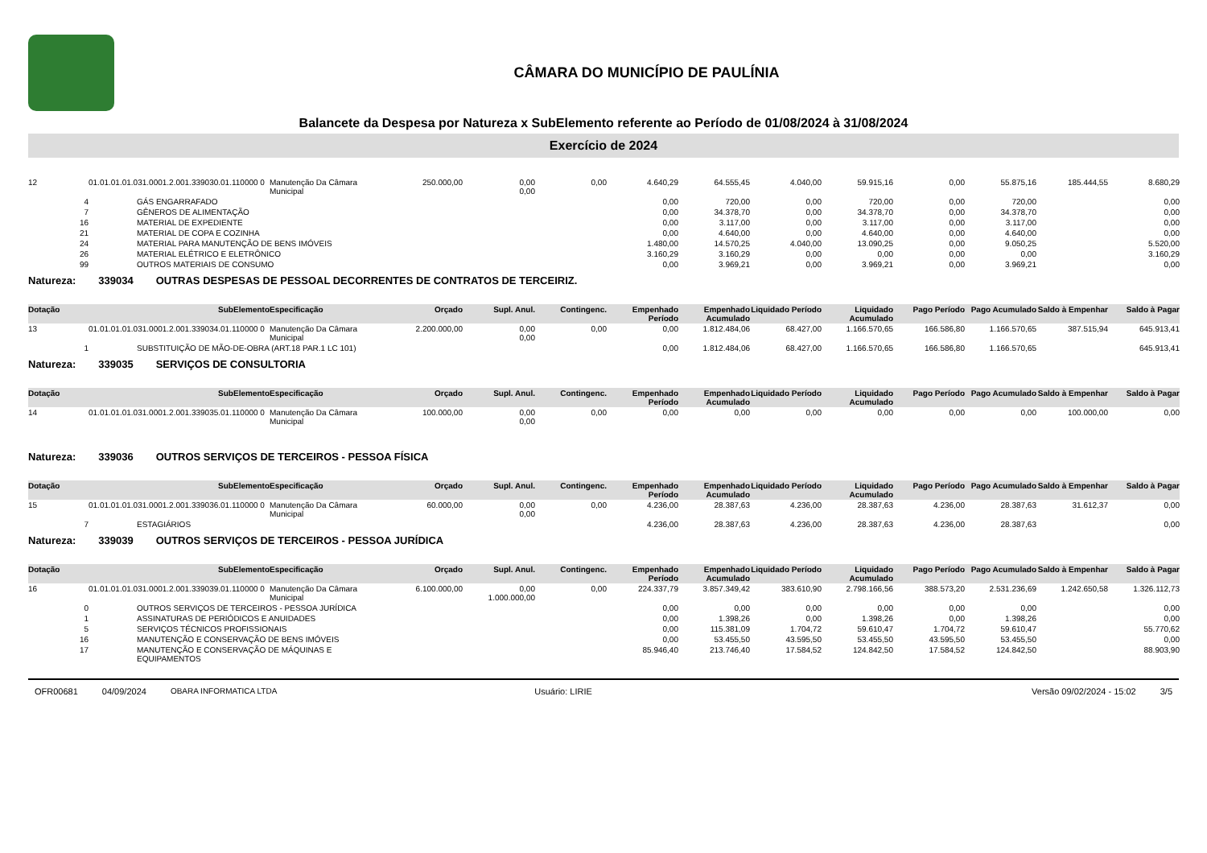CÂMARA DO MUNICÍPIO DE PAULÍNIA
Balancete da Despesa por Natureza x SubElemento referente ao Período de 01/08/2024 à 31/08/2024
Exercício de 2024
| 12 | 01.01.01.01.031.0001.2.001.339030.01.110000 0 | Manutenção Da Câmara Municipal | 250.000,00 | 0,00 0,00 | 0,00 | 4.640,29 | 64.555,45 | 4.040,00 | 59.915,16 | 0,00 | 55.875,16 | 185.444,55 | 8.680,29 |
| 4 | GÁS ENGARRAFADO | | | | | 0,00 | 720,00 | 0,00 | 720,00 | 0,00 | 720,00 | | 0,00 |
| 7 | GÊNEROS DE ALIMENTAÇÃO | | | | | 0,00 | 34.378,70 | 0,00 | 34.378,70 | 0,00 | 34.378,70 | | 0,00 |
| 16 | MATERIAL DE EXPEDIENTE | | | | | 0,00 | 3.117,00 | 0,00 | 3.117,00 | 0,00 | 3.117,00 | | 0,00 |
| 21 | MATERIAL DE COPA E COZINHA | | | | | 0,00 | 4.640,00 | 0,00 | 4.640,00 | 0,00 | 4.640,00 | | 0,00 |
| 24 | MATERIAL PARA MANUTENÇÃO DE BENS IMÓVEIS | | | | | 1.480,00 | 14.570,25 | 4.040,00 | 13.090,25 | 0,00 | 9.050,25 | | 5.520,00 |
| 26 | MATERIAL ELÉTRICO E ELETRÔNICO | | | | | 3.160,29 | 3.160,29 | 0,00 | 0,00 | 0,00 | 0,00 | | 3.160,29 |
| 99 | OUTROS MATERIAIS DE CONSUMO | | | | | 0,00 | 3.969,21 | 0,00 | 3.969,21 | 0,00 | 3.969,21 | | 0,00 |
Natureza: 339034 OUTRAS DESPESAS DE PESSOAL DECORRENTES DE CONTRATOS DE TERCEIRIZ.
| Dotação | SubElemento | Especificação | Orçado | Supl. Anul. | Contingenc. | Empenhado Período | Empenhado Acumulado | Liquidado Período | Liquidado Acumulado | Pago Período | Pago Acumulado | Saldo à Empenhar | Saldo à Pagar |
| --- | --- | --- | --- | --- | --- | --- | --- | --- | --- | --- | --- | --- | --- |
| 13 | 01.01.01.01.031.0001.2.001.339034.01.110000 0 | Manutenção Da Câmara Municipal | 2.200.000,00 | 0,00 0,00 | 0,00 | 0,00 | 1.812.484,06 | 68.427,00 | 1.166.570,65 | 166.586,80 | 1.166.570,65 | 387.515,94 | 645.913,41 |
| 1 | SUBSTITUIÇÃO DE MÃO-DE-OBRA (ART.18 PAR.1 LC 101) | | | | | 0,00 | 1.812.484,06 | 68.427,00 | 1.166.570,65 | 166.586,80 | 1.166.570,65 | | 645.913,41 |
Natureza: 339035 SERVIÇOS DE CONSULTORIA
| Dotação | SubElemento | Especificação | Orçado | Supl. Anul. | Contingenc. | Empenhado Período | Empenhado Acumulado | Liquidado Período | Liquidado Acumulado | Pago Período | Pago Acumulado | Saldo à Empenhar | Saldo à Pagar |
| --- | --- | --- | --- | --- | --- | --- | --- | --- | --- | --- | --- | --- | --- |
| 14 | 01.01.01.01.031.0001.2.001.339035.01.110000 0 | Manutenção Da Câmara Municipal | 100.000,00 | 0,00 0,00 | 0,00 | 0,00 | 0,00 | 0,00 | 0,00 | 0,00 | 0,00 | 100.000,00 | 0,00 |
Natureza: 339036 OUTROS SERVIÇOS DE TERCEIROS - PESSOA FÍSICA
| Dotação | SubElemento | Especificação | Orçado | Supl. Anul. | Contingenc. | Empenhado Período | Empenhado Acumulado | Liquidado Período | Liquidado Acumulado | Pago Período | Pago Acumulado | Saldo à Empenhar | Saldo à Pagar |
| --- | --- | --- | --- | --- | --- | --- | --- | --- | --- | --- | --- | --- | --- |
| 15 | 01.01.01.01.031.0001.2.001.339036.01.110000 0 | Manutenção Da Câmara Municipal | 60.000,00 | 0,00 0,00 | 0,00 | 4.236,00 | 28.387,63 | 4.236,00 | 28.387,63 | 4.236,00 | 28.387,63 | 31.612,37 | 0,00 |
| 7 | ESTAGIÁRIOS | | | | | 4.236,00 | 28.387,63 | 4.236,00 | 28.387,63 | 4.236,00 | 28.387,63 | | 0,00 |
Natureza: 339039 OUTROS SERVIÇOS DE TERCEIROS - PESSOA JURÍDICA
| Dotação | SubElemento | Especificação | Orçado | Supl. Anul. | Contingenc. | Empenhado Período | Empenhado Acumulado | Liquidado Período | Liquidado Acumulado | Pago Período | Pago Acumulado | Saldo à Empenhar | Saldo à Pagar |
| --- | --- | --- | --- | --- | --- | --- | --- | --- | --- | --- | --- | --- | --- |
| 16 | 01.01.01.01.031.0001.2.001.339039.01.110000 0 | Manutenção Da Câmara Municipal | 6.100.000,00 | 0,00 1.000.000,00 | 0,00 | 224.337,79 | 3.857.349,42 | 383.610,90 | 2.798.166,56 | 388.573,20 | 2.531.236,69 | 1.242.650,58 | 1.326.112,73 |
| 0 | OUTROS SERVIÇOS DE TERCEIROS - PESSOA JURÍDICA | | | | | 0,00 | 0,00 | 0,00 | 0,00 | 0,00 | 0,00 | | 0,00 |
| 1 | ASSINATURAS DE PERIÓDICOS E ANUIDADES | | | | | 0,00 | 1.398,26 | 0,00 | 1.398,26 | 0,00 | 1.398,26 | | 0,00 |
| 5 | SERVIÇOS TÉCNICOS PROFISSIONAIS | | | | | 0,00 | 115.381,09 | 1.704,72 | 59.610,47 | 1.704,72 | 59.610,47 | | 55.770,62 |
| 16 | MANUTENÇÃO E CONSERVAÇÃO DE BENS IMÓVEIS | | | | | 0,00 | 53.455,50 | 43.595,50 | 53.455,50 | 43.595,50 | 53.455,50 | | 0,00 |
| 17 | MANUTENÇÃO E CONSERVAÇÃO DE MÁQUINAS E EQUIPAMENTOS | | | | | 85.946,40 | 213.746,40 | 17.584,52 | 124.842,50 | 17.584,52 | 124.842,50 | | 88.903,90 |
OFR00681 04/09/2024 OBARA INFORMATICA LTDA Usuário: LIRIE Versão 09/02/2024 - 15:02 3/5